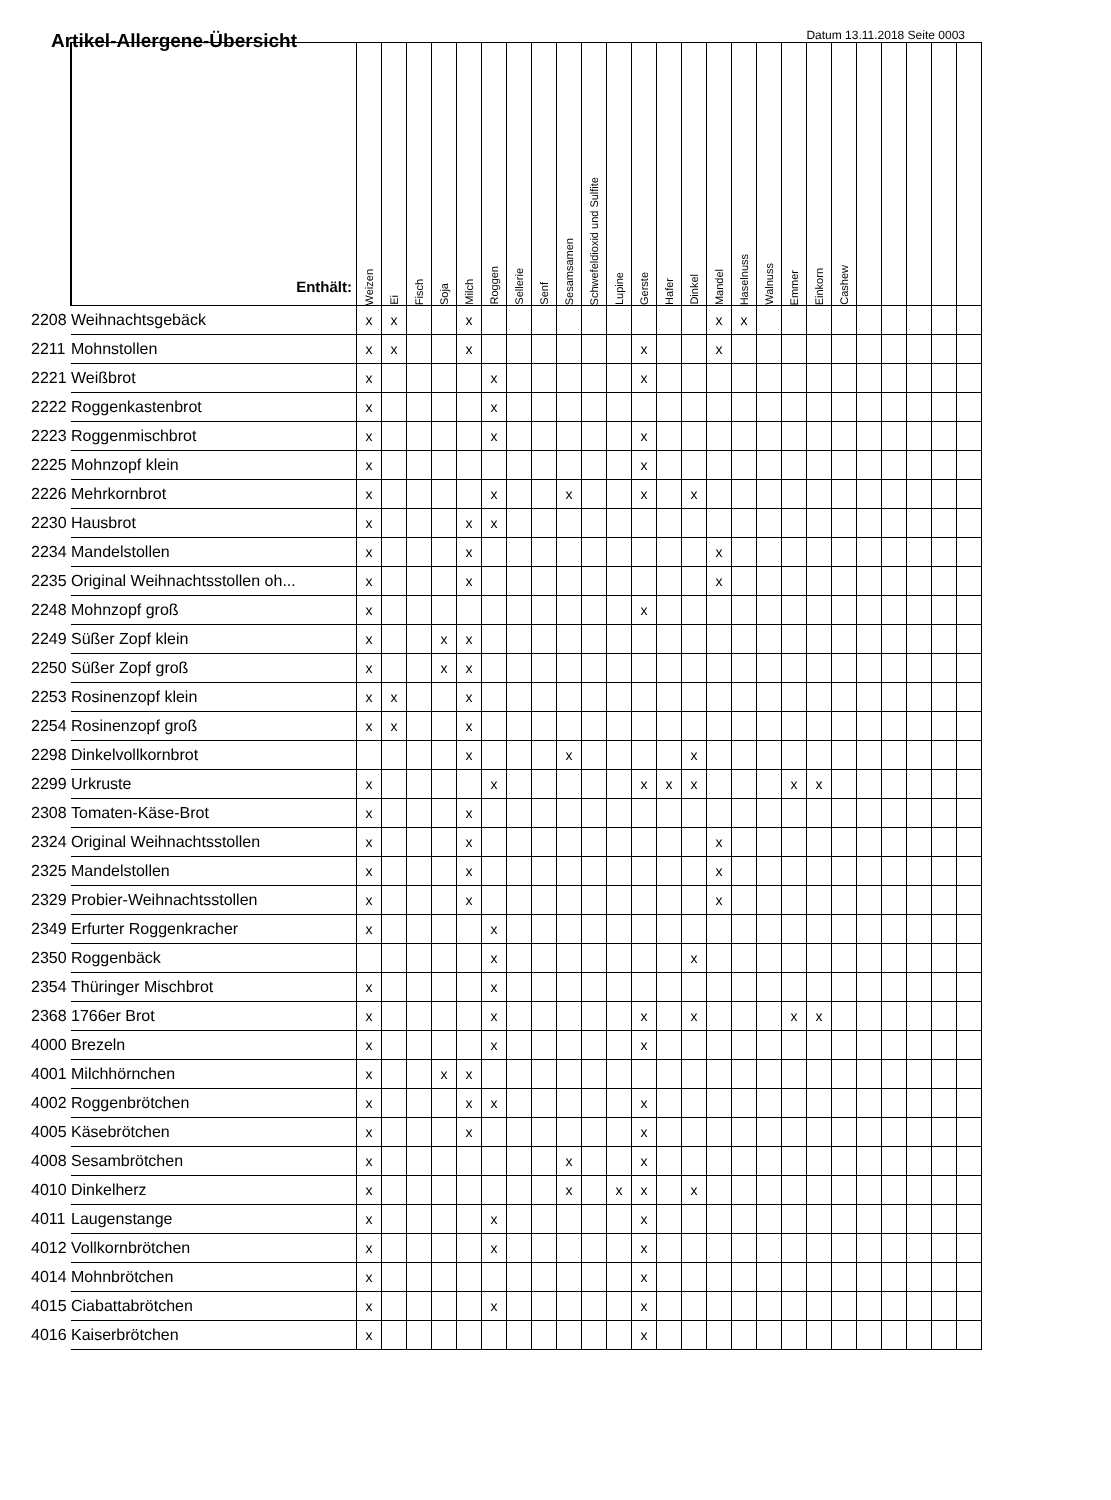Artikel-Allergene-Übersicht
Datum 13.11.2018 Seite 0003
| | Enthält: | Weizen | Ei | Fisch | Soja | Milch | Roggen | Sellerie | Senf | Sesamsamen | Schwefeldioxid und Sulfite | Lupine | Gerste | Hafer | Dinkel | Mandel | Haselnuss | Walnuss | Emmer | Einkorn | Cashew | | | | | |
| --- | --- | --- | --- | --- | --- | --- | --- | --- | --- | --- | --- | --- | --- | --- | --- | --- | --- | --- | --- | --- | --- | --- | --- | --- | --- | --- |
| 2208 | Weihnachtsgebäck | x | x | | | x | | | | | | | | | | x | x | | | | | | | | | |
| 2211 | Mohnstollen | x | x | | | x | | | | | | | x | | | x | | | | | | | | | | |
| 2221 | Weißbrot | x | | | | | x | | | | | | x | | | | | | | | | | | | | |
| 2222 | Roggenkastenbrot | x | | | | | x | | | | | | | | | | | | | | | | | | | |
| 2223 | Roggenmischbrot | x | | | | | x | | | | | | x | | | | | | | | | | | | | |
| 2225 | Mohnzopf klein | x | | | | | | | | | | | x | | | | | | | | | | | | | |
| 2226 | Mehrkornbrot | x | | | | | x | | | x | | | x | | x | | | | | | | | | | | |
| 2230 | Hausbrot | x | | | | x | x | | | | | | | | | | | | | | | | | | | |
| 2234 | Mandelstollen | x | | | | x | | | | | | | | | | x | | | | | | | | | | |
| 2235 | Original Weihnachtsstollen oh... | x | | | | x | | | | | | | | | | x | | | | | | | | | | |
| 2248 | Mohnzopf groß | x | | | | | | | | | | | x | | | | | | | | | | | | | |
| 2249 | Süßer Zopf klein | x | | | x | x | | | | | | | | | | | | | | | | | | | | |
| 2250 | Süßer Zopf groß | x | | | x | x | | | | | | | | | | | | | | | | | | | | |
| 2253 | Rosinenzopf klein | x | x | | | x | | | | | | | | | | | | | | | | | | | | |
| 2254 | Rosinenzopf groß | x | x | | | x | | | | | | | | | | | | | | | | | | | | |
| 2298 | Dinkelvollkornbrot | | | | | x | | | | x | | | | | x | | | | | | | | | | | |
| 2299 | Urkruste | x | | | | | x | | | | | | x | x | x | | | | x | x | | | | | | |
| 2308 | Tomaten-Käse-Brot | x | | | | x | | | | | | | | | | | | | | | | | | | | |
| 2324 | Original Weihnachtsstollen | x | | | | x | | | | | | | | | | x | | | | | | | | | | |
| 2325 | Mandelstollen | x | | | | x | | | | | | | | | | x | | | | | | | | | | |
| 2329 | Probier-Weihnachtsstollen | x | | | | x | | | | | | | | | | x | | | | | | | | | | |
| 2349 | Erfurter Roggenkracher | x | | | | | x | | | | | | | | | | | | | | | | | | | |
| 2350 | Roggenbäck | | | | | | x | | | | | | | | x | | | | | | | | | | | |
| 2354 | Thüringer Mischbrot | x | | | | | x | | | | | | | | | | | | | | | | | | | |
| 2368 | 1766er Brot | x | | | | | x | | | | | | x | | x | | | | x | x | | | | | | |
| 4000 | Brezeln | x | | | | | x | | | | | | x | | | | | | | | | | | | | |
| 4001 | Milchhörnchen | x | | | x | x | | | | | | | | | | | | | | | | | | | | |
| 4002 | Roggenbrötchen | x | | | | x | x | | | | | | x | | | | | | | | | | | | | |
| 4005 | Käsebrötchen | x | | | | x | | | | | | | x | | | | | | | | | | | | | |
| 4008 | Sesambrötchen | x | | | | | | | | x | | | x | | | | | | | | | | | | | |
| 4010 | Dinkelherz | x | | | | | | | | x | | x | x | | x | | | | | | | | | | | |
| 4011 | Laugenstange | x | | | | | x | | | | | | x | | | | | | | | | | | | | |
| 4012 | Vollkornbrötchen | x | | | | | x | | | | | | x | | | | | | | | | | | | | |
| 4014 | Mohnbrötchen | x | | | | | | | | | | | x | | | | | | | | | | | | | |
| 4015 | Ciabattabrötchen | x | | | | | x | | | | | | x | | | | | | | | | | | | | |
| 4016 | Kaiserbrötchen | x | | | | | | | | | | | x | | | | | | | | | | | | | |